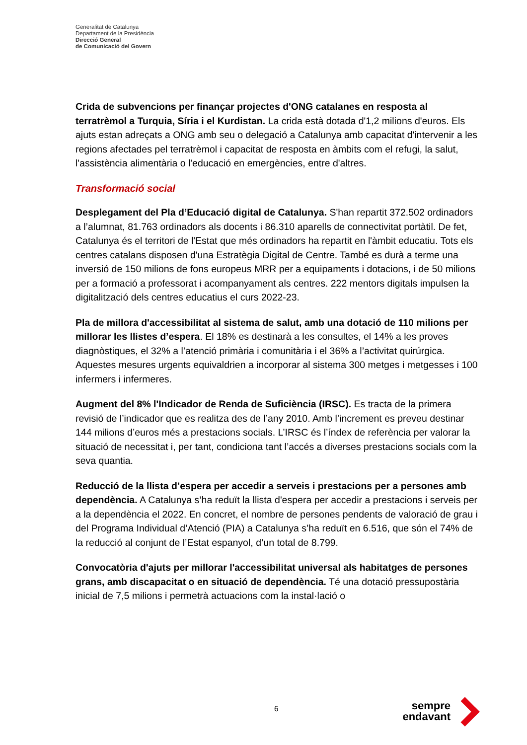Generalitat de Catalunya
Departament de la Presidència
Direcció General
de Comunicació del Govern
Crida de subvencions per finançar projectes d'ONG catalanes en resposta al terratrèmol a Turquia, Síria i el Kurdistan. La crida està dotada d'1,2 milions d'euros. Els ajuts estan adreçats a ONG amb seu o delegació a Catalunya amb capacitat d'intervenir a les regions afectades pel terratrèmol i capacitat de resposta en àmbits com el refugi, la salut, l'assistència alimentària o l'educació en emergències, entre d'altres.
Transformació social
Desplegament del Pla d’Educació digital de Catalunya. S'han repartit 372.502 ordinadors a l’alumnat, 81.763 ordinadors als docents i 86.310 aparells de connectivitat portàtil. De fet, Catalunya és el territori de l'Estat que més ordinadors ha repartit en l'àmbit educatiu. Tots els centres catalans disposen d'una Estratègia Digital de Centre. També es durà a terme una inversió de 150 milions de fons europeus MRR per a equipaments i dotacions, i de 50 milions per a formació a professorat i acompanyament als centres. 222 mentors digitals impulsen la digitalització dels centres educatius el curs 2022-23.
Pla de millora d'accessibilitat al sistema de salut, amb una dotació de 110 milions per millorar les llistes d’espera. El 18% es destinarà a les consultes, el 14% a les proves diagnòstiques, el 32% a l’atenció primària i comunitària i el 36% a l’activitat quirúrgica. Aquestes mesures urgents equivaldrien a incorporar al sistema 300 metges i metgesses i 100 infermers i infermeres.
Augment del 8% l'Indicador de Renda de Suficiència (IRSC). Es tracta de la primera revisió de l’indicador que es realitza des de l’any 2010. Amb l’increment es preveu destinar 144 milions d’euros més a prestacions socials. L’IRSC és l’índex de referència per valorar la situació de necessitat i, per tant, condiciona tant l’accés a diverses prestacions socials com la seva quantia.
Reducció de la llista d’espera per accedir a serveis i prestacions per a persones amb dependència. A Catalunya s’ha reduït la llista d'espera per accedir a prestacions i serveis per a la dependència el 2022. En concret, el nombre de persones pendents de valoració de grau i del Programa Individual d’Atenció (PIA) a Catalunya s’ha reduït en 6.516, que són el 74% de la reducció al conjunt de l’Estat espanyol, d’un total de 8.799.
Convocatòria d'ajuts per millorar l'accessibilitat universal als habitatges de persones grans, amb discapacitat o en situació de dependència. Té una dotació pressupostària inicial de 7,5 milions i permetrà actuacions com la instal·lació o
6
sempre
endavant